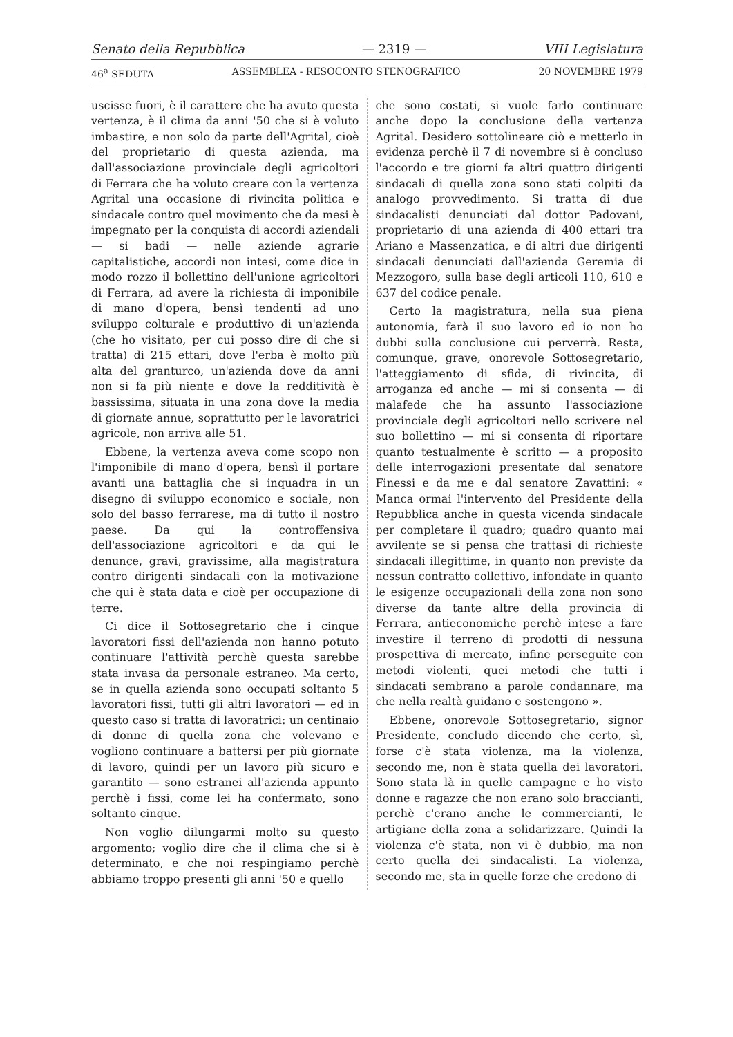Senato della Repubblica — 2319 — VIII Legislatura
46<sup>a</sup> SEDUTA ASSEMBLEA - RESOCONTO STENOGRAFICO 20 NOVEMBRE 1979
uscisse fuori, è il carattere che ha avuto questa vertenza, è il clima da anni '50 che si è voluto imbastire, e non solo da parte dell'Agrital, cioè del proprietario di questa azienda, ma dall'associazione provinciale degli agricoltori di Ferrara che ha voluto creare con la vertenza Agrital una occasione di rivincita politica e sindacale contro quel movimento che da mesi è impegnato per la conquista di accordi aziendali — si badi — nelle aziende agrarie capitalistiche, accordi non intesi, come dice in modo rozzo il bollettino dell'unione agricoltori di Ferrara, ad avere la richiesta di imponibile di mano d'opera, bensì tendenti ad uno sviluppo colturale e produttivo di un'azienda (che ho visitato, per cui posso dire di che si tratta) di 215 ettari, dove l'erba è molto più alta del granturco, un'azienda dove da anni non si fa più niente e dove la redditività è bassissima, situata in una zona dove la media di giornate annue, soprattutto per le lavoratrici agricole, non arriva alle 51.
Ebbene, la vertenza aveva come scopo non l'imponibile di mano d'opera, bensì il portare avanti una battaglia che si inquadra in un disegno di sviluppo economico e sociale, non solo del basso ferrarese, ma di tutto il nostro paese. Da qui la controffensiva dell'associazione agricoltori e da qui le denunce, gravi, gravissime, alla magistratura contro dirigenti sindacali con la motivazione che qui è stata data e cioè per occupazione di terre.
Ci dice il Sottosegretario che i cinque lavoratori fissi dell'azienda non hanno potuto continuare l'attività perchè questa sarebbe stata invasa da personale estraneo. Ma certo, se in quella azienda sono occupati soltanto 5 lavoratori fissi, tutti gli altri lavoratori — ed in questo caso si tratta di lavoratrici: un centinaio di donne di quella zona che volevano e vogliono continuare a battersi per più giornate di lavoro, quindi per un lavoro più sicuro e garantito — sono estranei all'azienda appunto perchè i fissi, come lei ha confermato, sono soltanto cinque.
Non voglio dilungarmi molto su questo argomento; voglio dire che il clima che si è determinato, e che noi respingiamo perchè abbiamo troppo presenti gli anni '50 e quello
che sono costati, si vuole farlo continuare anche dopo la conclusione della vertenza Agrital. Desidero sottolineare ciò e metterlo in evidenza perchè il 7 di novembre si è concluso l'accordo e tre giorni fa altri quattro dirigenti sindacali di quella zona sono stati colpiti da analogo provvedimento. Si tratta di due sindacalisti denunciati dal dottor Padovani, proprietario di una azienda di 400 ettari tra Ariano e Massenzatica, e di altri due dirigenti sindacali denunciati dall'azienda Geremia di Mezzogoro, sulla base degli articoli 110, 610 e 637 del codice penale.
Certo la magistratura, nella sua piena autonomia, farà il suo lavoro ed io non ho dubbi sulla conclusione cui perverrà. Resta, comunque, grave, onorevole Sottosegretario, l'atteggiamento di sfida, di rivincita, di arroganza ed anche — mi si consenta — di malafede che ha assunto l'associazione provinciale degli agricoltori nello scrivere nel suo bollettino — mi si consenta di riportare quanto testualmente è scritto — a proposito delle interrogazioni presentate dal senatore Finessi e da me e dal senatore Zavattini: « Manca ormai l'intervento del Presidente della Repubblica anche in questa vicenda sindacale per completare il quadro; quadro quanto mai avvilente se si pensa che trattasi di richieste sindacali illegittime, in quanto non previste da nessun contratto collettivo, infondate in quanto le esigenze occupazionali della zona non sono diverse da tante altre della provincia di Ferrara, antieconomiche perchè intese a fare investire il terreno di prodotti di nessuna prospettiva di mercato, infine perseguite con metodi violenti, quei metodi che tutti i sindacati sembrano a parole condannare, ma che nella realtà guidano e sostengono ».
Ebbene, onorevole Sottosegretario, signor Presidente, concludo dicendo che certo, sì, forse c'è stata violenza, ma la violenza, secondo me, non è stata quella dei lavoratori. Sono stata là in quelle campagne e ho visto donne e ragazze che non erano solo braccianti, perchè c'erano anche le commercianti, le artigiane della zona a solidarizzare. Quindi la violenza c'è stata, non vi è dubbio, ma non certo quella dei sindacalisti. La violenza, secondo me, sta in quelle forze che credono di